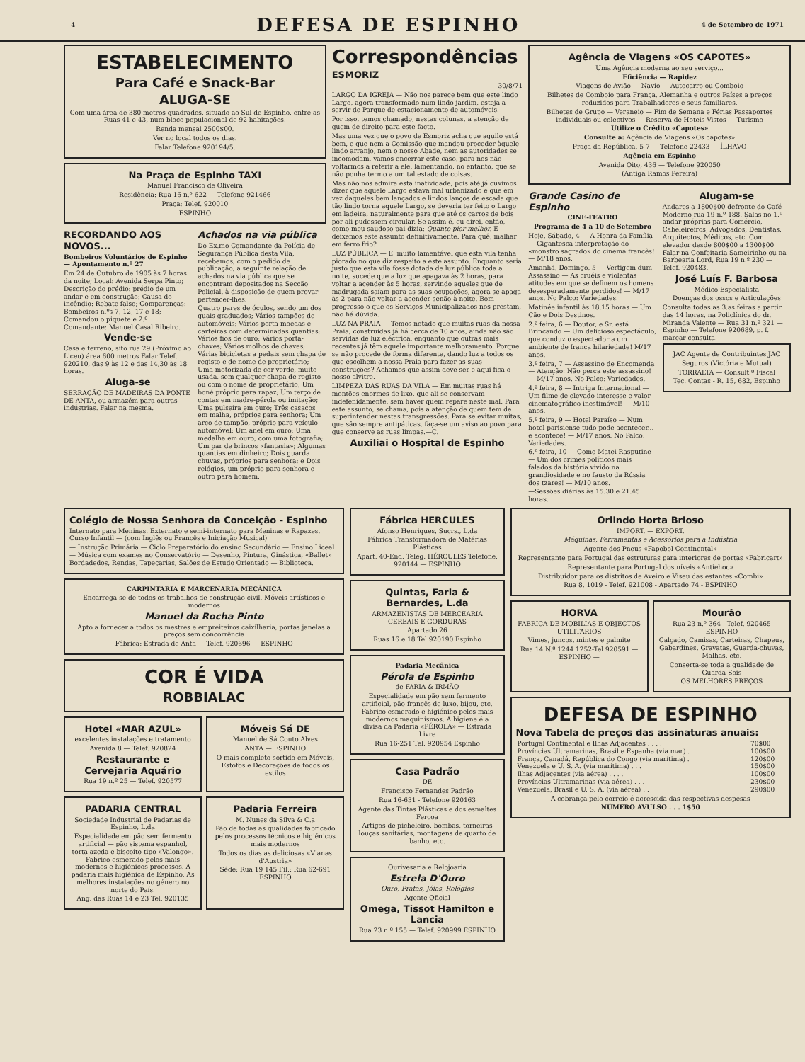4 DEFESA DE ESPINHO 4 de Setembro de 1971
ESTABELECIMENTO
Para Café e Snack-Bar
ALUGA-SE
Com uma área de 380 metros quadrados, situado ao Sul de Espinho, entre as Ruas 41 e 43, num bloco populacional de 92 habitações.
Renda mensal 2500$00.
Ver no local todos os dias.
Falar Telefone 920194/5.
Na Praça de Espinho TAXI
Manuel Francisco de Oliveira
Residência: Rua 16 n.º 622 — Telefone 921466
Praça: Telef. 920010
ESPINHO
RECORDANDO AOS NOVOS...
Bombeiros Voluntários de Espinho — Apontamento n.º 27
Em 24 de Outubro de 1905 às 7 horas da noite; Local: Avenida Serpa Pinto; Descrição do prédio: prédio de um andar e em construção; Causa do incêndio: Rebate falso; Comparenças: Bombeiros n.ºs 7, 12, 17 e 18; Comandou o piquete e 2.º Comandante: Manuel Casal Ribeiro.
Vende-se
Casa e terreno, sito rua 29 (Próximo ao Liceu) área 600 metros Falar Telef. 920210, das 9 às 12 e das 14,30 às 18 horas.
Aluga-se
SERRAÇÃO DE MADEIRAS DA PONTE DE ANTA, ou armazém para outras indústrias. Falar na mesma.
Achados na via pública
Do Ex.mo Comandante da Polícia de Segurança Pública desta Vila, recebemos, com o pedido de publicação, a seguinte relação de achados na via pública que se encontram depositados na Secção Policial, à disposição de quem provar pertencer-lhes:
Quatro pares de óculos, sendo um dos quais graduados; Vários tampões de automóveis; Vários porta-moedas e carteiras com determinadas quantias; Vários fios de ouro; Vários porta-chaves; Vários molhos de chaves; Várias bicicletas a pedais sem chapa de registo e de nome de proprietário; Uma motorizada de cor verde, muito usada, sem qualquer chapa de registo ou com o nome de proprietário; Um boné próprio para rapaz; Um terço de contas em madre-pérola ou imitação; Uma pulseira em ouro; Três casacos em malha, próprios para senhora; Um arco de tampão, próprio para veículo automóvel; Um anel em ouro; Uma medalha em ouro, com uma fotografia; Um par de brincos «fantasia»; Algumas quantias em dinheiro; Dois guarda chuvas, próprios para senhora; e Dois relógios, um próprio para senhora e outro para homem.
Correspondências
ESMORIZ
30/8/71
LARGO DA IGREJA — Não nos parece bem que este lindo Largo, agora transformado num lindo jardim, esteja a servir de Parque de estacionamento de automóveis.
Por isso, temos chamado, nestas colunas, a atenção de quem de direito para este facto.
Mas uma vez que o povo de Esmoriz acha que aquilo está bem, e que nem a Comissão que mandou proceder àquele lindo arranjo, nem o nosso Abade, nem as autoridades se incomodam, vamos encerrar este caso, para nos não voltarmos a referir a ele, lamentando, no entanto, que se não ponha termo a um tal estado de coisas.
Mas não nos admira esta inatividade, pois até já ouvimos dizer que aquele Largo estava mal urbanizado e que em vez daqueles bem lançados e lindos lanços de escada que tão lindo torna aquele Largo, se deveria ter feito o Largo em ladeira, naturalmente para que até os carros de bois por ali pudessem circular. Se assim é, eu direi, então, como meu saudoso pai dizia: Quanto pior melhor. E deixemos este assunto definitivamente. Para quê, malhar em ferro frio?
LUZ PÚBLICA — E' muito lamentável que esta vila tenha piorado no que diz respeito a este assunto. Enquanto seria justo que esta vila fosse dotada de luz pública toda a noite, sucede que a luz que apagava às 2 horas, para voltar a acender às 5 horas, servindo aqueles que de madrugada saíam para as suas ocupações, agora se apaga às 2 para não voltar a acender senão à noite. Bom progresso o que os Serviços Municipalizados nos prestam, não há dúvida.
LUZ NA PRAIA — Temos notado que muitas ruas da nossa Praia, construídas já há cerca de 10 anos, ainda não são servidas de luz eléctrica, enquanto que outras mais recentes já têm aquele importante melhoramento. Porque se não procede de forma diferente, dando luz a todos os que escolhem a nossa Praia para fazer as suas construções? Achamos que assim deve ser e aqui fica o nosso alvitre.
LIMPEZA DAS RUAS DA VILA — Em muitas ruas há montões enormes de lixo, que ali se conservam indefenidamente, sem haver quem repare neste mal. Para este assunto, se chama, pois a atenção de quem tem de superintender nestas transgressões. Para se evitar muitas, que são sempre antipáticas, faça-se um aviso ao povo para que conserve as ruas limpas.—C.
Auxiliai o Hospital de Espinho
Agência de Viagens «OS CAPOTES»
Uma Agência moderna ao seu serviço...
Eficiência — Rapidez
Viagens de Avião — Navio — Autocarro ou Comboio
Bilhetes de Comboio para França, Alemanha e outros Países a preços reduzidos para Trabalhadores e seus familiares.
Bilhetes de Grupo — Veraneio — Fim de Semana e Férias Passaportes individuais ou colectivos — Reserva de Hoteis Vistos — Turismo
Utilize o Crédito «Capotes»
Consulte a: Agência de Viagens «Os capotes»
Praça da República, 5-7 — Telefone 22433 — ÍLHAVO
Agência em Espinho
Avenida Oito, 436 — Telefone 920050
(Antiga Ramos Pereira)
Grande Casino de Espinho
CINE-TEATRO
Programa de 4 a 10 de Setembro
Hoje, Sábado, 4 — A Honra da Família — Gigantesca interpretação do «monstro sagrado» do cinema francês! — M/18 anos.
Amanhã, Domingo, 5 — Vertigem dum Assassino — As cruéis e violentas atitudes em que se definem os homens desesperadamente perdidos! — M/17 anos. No Palco: Variedades.
Matinée infantil às 18.15 horas — Um Cão e Dois Destinos.
2.ª feira, 6 — Doutor, e Sr. está Brincando — Um delicioso espectáculo, que conduz o espectador a um ambiente de franca hilariedade! M/17 anos.
3.ª feira, 7 — Assassino de Encomenda — Atenção: Não perca este assassino! — M/17 anos. No Palco: Variedades.
4.ª feira, 8 — Intriga Internacional — Um filme de elevado interesse e valor cinematográfico inestimável! — M/10 anos.
5.ª feira, 9 — Hotel Paraíso — Num hotel parisiense tudo pode acontecer... e acontece! — M/17 anos. No Palco: Variedades.
6.ª feira, 10 — Como Matei Rasputine — Um dos crimes políticos mais falados da história vivido na grandiosidade e no fausto da Rússia dos tzares! — M/10 anos.
—Sessões diárias às 15.30 e 21.45 horas.
Alugam-se
Andares a 1800$00 defronte do Café Moderno rua 19 n.º 188. Salas no 1.º andar próprias para Comércio, Cabeleireiros, Advogados, Dentistas, Arquitectos, Médicos, etc. Com elevador desde 800$00 a 1300$00 Falar na Confeitaria Sameirinho ou na Barbearia Lord, Rua 19 n.º 230 — Telef. 920483.
José Luís F. Barbosa
— Médico Especialista —
Doenças dos ossos e Articulações
Consulta todas as 3.as feiras a partir das 14 horas, na Policlínica do dr. Miranda Valente — Rua 31 n.º 321 — Espinho — Telefone 920689, p. f. marcar consulta.
JAC Agente de Contribuintes JAC
Seguros (Victória e Mutual)
TORRALTA — Consult.º Fiscal
Tec. Contas - R. 15, 682, Espinho
Colégio de Nossa Senhora da Conceição - Espinho
Internato para Meninas. Externato e semi-internato para Meninas e Rapazes. Curso Infantil — (com Inglês ou Francês e Iniciação Musical)
— Instrução Primária — Ciclo Preparatório do ensino Secundário — Ensino Liceal — Música com exames no Conservatório — Desenho, Pintura, Ginástica, «Ballet» Bordadedos, Rendas, Tapeçarias, Salões de Estudo Orientado — Biblioteca.
CARPINTARIA E MARCENARIA MECÂNICA
Encarrega-se de todos os trabalhos de construção civil. Móveis artísticos e modernos
Manuel da Rocha Pinto
Apto a fornecer a todos os mestres e empreiteiros caixilharia, portas janelas a preços sem concorrência
Fábrica: Estrada de Anta — Telef. 920696 — ESPINHO
COR É VIDA
ROBBIALAC
Hotel «MAR AZUL»
excelentes instalações e tratamento
Avenida 8 — Telef. 920824
Restaurante e Cervejaria Aquário
Rua 19 n.º 25 — Telef. 920577
Móveis Sá DE
Manuel de Sá Couto Alves
ANTA — ESPINHO
O mais completo sortido em Móveis, Estofos e Decorações de todos os estilos
PADARIA CENTRAL
Sociedade Industrial de Padarias de Espinho, L.da
Especialidade em pão sem fermento artificial — pão sistema espanhol, torta azeda e biscoito tipo «Valongo». Fabrico esmerado pelos mais modernos e higiénicos processos. A padaria mais higiénica de Espinho. As melhores instalações no género no norte do País.
Ang. das Ruas 14 e 23 Tel. 920135
Padaria Ferreira
M. Nunes da Silva & C.a
Pão de todas as qualidades fabricado pelos processos técnicos e higiénicos mais modernos
Todos os dias as deliciosas «Vianas d'Austria»
Séde: Rua 19 145 Fil.: Rua 62-691 ESPINHO
Fábrica HERCULES
Afonso Henriques, Sucrs., L.da
Fábrica Transformadora de Matérias Plásticas
Apart. 40-End. Teleg. HÉRCULES Telefone, 920144 — ESPINHO
Quintas, Faria & Bernardes, L.da
ARMAZENISTAS DE MERCEARIA CEREAIS E GORDURAS
Apartado 26
Ruas 16 e 18 Tel 920190 Espinho
Padaria Mecânica
Pérola de Espinho
de FARIA & IRMÃO
Especialidade em pão sem fermento artificial, pão francês de luxo, bijou, etc. Fabrico esmerado e higiénico pelos mais modernos maquinismos. A higiene é a divisa da Padaria «PÉROLA» — Estrada Livre
Rua 16-251 Tel. 920954 Espinho
Casa Padrão
DE
Francisco Fernandes Padrão
Rua 16-631 - Telefone 920163
Agente das Tintas Plásticas e dos esmaltes Fercoa
Artigos de picheleiro, bombas, torneiras louças sanitárias, montagens de quarto de banho, etc.
Ourivesaria e Relojoaria
Estrela D'Ouro
Ouro, Pratas, Jóias, Relógios
Agente Oficial
Omega, Tissot Hamilton e Lancia
Rua 23 n.º 155 — Telef. 920999 ESPINHO
Orlindo Horta Brioso
IMPORT. — EXPORT.
Máquinas, Ferramentas e Acessórios para a Indústria
Agente dos Pneus «Fapobol Continental»
Representante para Portugal das estruturas para interiores de portas «Fabricart»
Representante para Portugal dos níveis «Antiehoc»
Distribuidor para os distritos de Aveiro e Viseu das estantes «Combi»
Rua 8, 1019 - Telef. 921008 - Apartado 74 - ESPINHO
HORVA
FABRICA DE MOBILIAS E OBJECTOS UTILITARIOS
Vimes, juncos, mintes e palmite
Rua 14 N.º 1244 1252-Tel 920591 — ESPINHO —
Mourão
Rua 23 n.º 364 - Telef. 920465 ESPINHO
Calçado, Camisas, Carteiras, Chapeus, Gabardines, Gravatas, Guarda-chuvas, Malhas, etc.
Conserta-se toda a qualidade de Guarda-Sois
OS MELHORES PREÇOS
DEFESA DE ESPINHO
Nova Tabela de preços das assinaturas anuais:
| Portugal Continental e Ilhas Adjacentes . . . . | 70$00 |
| Províncias Ultramarinas, Brasil e Espanha (via mar) . | 100$00 |
| França, Canadá, República do Congo (via marítima) . | 120$00 |
| Venezuela e U. S. A. (via marítima) . . . | 150$00 |
| Ilhas Adjacentes (via aérea) . . . . | 100$00 |
| Províncias Ultramarinas (via aérea) . . . | 230$00 |
| Venezuela, Brasil e U. S. A. (via aérea) . . | 290$00 |
A cobrança pelo correio é acrescida das respectivas despesas
NÚMERO AVULSO . . . 1$50